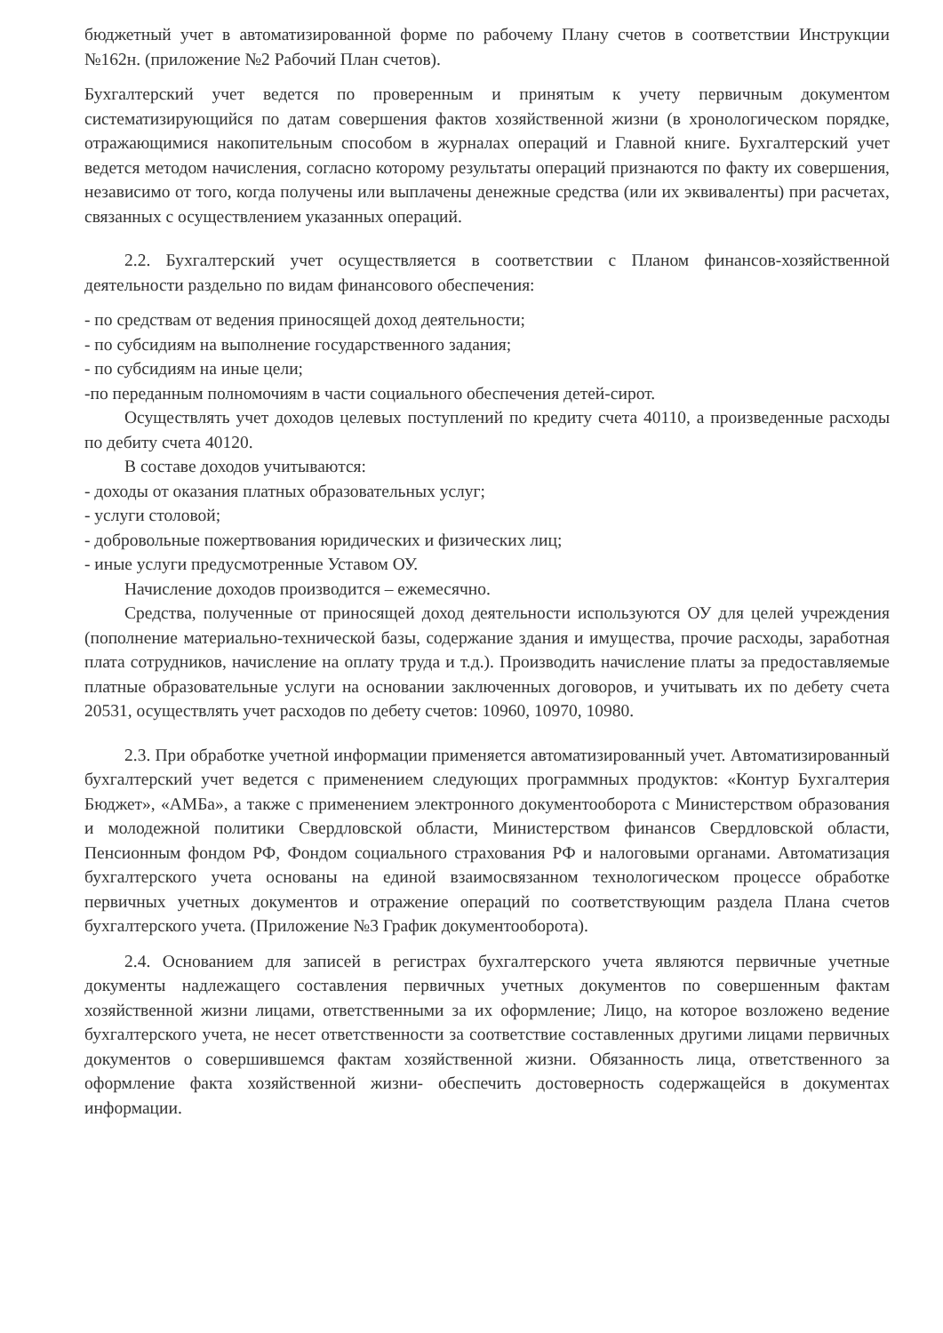бюджетный учет в автоматизированной форме по рабочему Плану счетов в соответствии Инструкции №162н. (приложение №2 Рабочий План счетов).
Бухгалтерский учет ведется по проверенным и принятым к учету первичным документом систематизирующийся по датам совершения фактов хозяйственной жизни (в хронологическом порядке, отражающимися накопительным способом в журналах операций и Главной книге. Бухгалтерский учет ведется методом начисления, согласно которому результаты операций признаются по факту их совершения, независимо от того, когда получены или выплачены денежные средства (или их эквиваленты) при расчетах, связанных с осуществлением указанных операций.
2.2. Бухгалтерский учет осуществляется в соответствии с Планом финансов-хозяйственной деятельности раздельно по видам финансового обеспечения:
- по средствам от ведения приносящей доход деятельности;
- по субсидиям на выполнение государственного задания;
- по субсидиям на иные цели;
-по переданным полномочиям в части социального обеспечения детей-сирот.
Осуществлять учет доходов целевых поступлений по кредиту счета 40110, а произведенные расходы по дебиту счета 40120.
В составе доходов учитываются:
- доходы от оказания платных образовательных услуг;
- услуги столовой;
- добровольные пожертвования юридических и физических лиц;
- иные услуги предусмотренные Уставом ОУ.
Начисление доходов производится – ежемесячно.
Средства, полученные от приносящей доход деятельности используются ОУ для целей учреждения (пополнение материально-технической базы, содержание здания и имущества, прочие расходы, заработная плата сотрудников, начисление на оплату труда и т.д.). Производить начисление платы за предоставляемые платные образовательные услуги на основании заключенных договоров, и учитывать их по дебету счета 20531, осуществлять учет расходов по дебету счетов: 10960, 10970, 10980.
2.3. При обработке учетной информации применяется автоматизированный учет. Автоматизированный бухгалтерский учет ведется с применением следующих программных продуктов: «Контур Бухгалтерия Бюджет», «АМБа», а также с применением электронного документооборота с Министерством образования и молодежной политики Свердловской области, Министерством финансов Свердловской области, Пенсионным фондом РФ, Фондом социального страхования РФ и налоговыми органами. Автоматизация бухгалтерского учета основаны на единой взаимосвязанном технологическом процессе обработке первичных учетных документов и отражение операций по соответствующим раздела Плана счетов бухгалтерского учета. (Приложение №3 График документооборота).
2.4. Основанием для записей в регистрах бухгалтерского учета являются первичные учетные документы надлежащего составления первичных учетных документов по совершенным фактам хозяйственной жизни лицами, ответственными за их оформление; Лицо, на которое возложено ведение бухгалтерского учета, не несет ответственности за соответствие составленных другими лицами первичных документов о совершившемся фактам хозяйственной жизни. Обязанность лица, ответственного за оформление факта хозяйственной жизни- обеспечить достоверность содержащейся в документах информации.